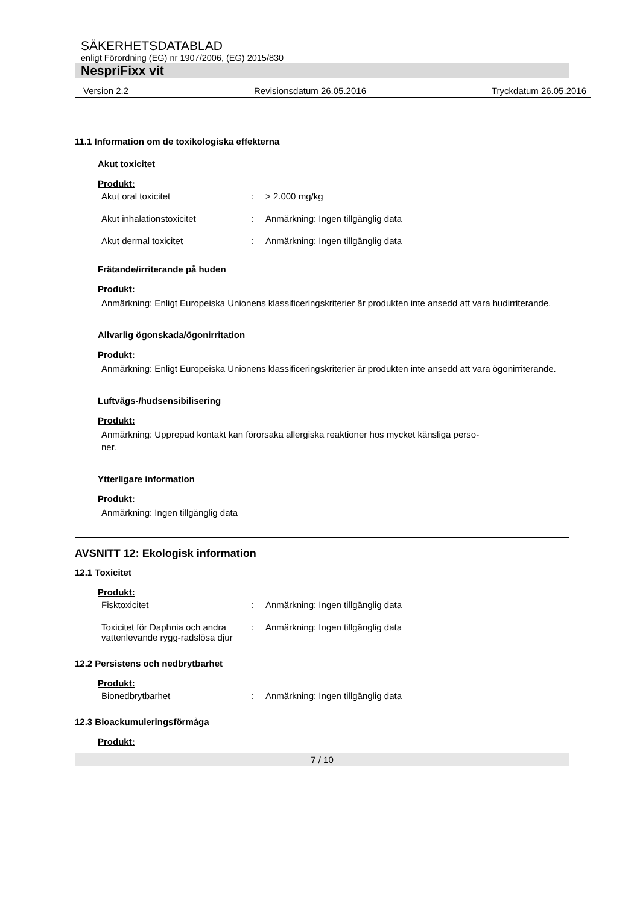SÄKERHETSDATABLAD
enligt Förordning (EG) nr 1907/2006, (EG) 2015/830
NespriFixx vit
Version 2.2 Revisionsdatum 26.05.2016 Tryckdatum 26.05.2016
11.1 Information om de toxikologiska effekterna
Akut toxicitet
Produkt:
Akut oral toxicitet: > 2.000 mg/kg
Akut inhalationstoxicitet: Anmärkning: Ingen tillgänglig data
Akut dermal toxicitet: Anmärkning: Ingen tillgänglig data
Frätande/irriterande på huden
Produkt:
Anmärkning: Enligt Europeiska Unionens klassificeringskriterier är produkten inte ansedd att vara hudirriterande.
Allvarlig ögonskada/ögonirritation
Produkt:
Anmärkning: Enligt Europeiska Unionens klassificeringskriterier är produkten inte ansedd att vara ögonirriterande.
Luftvägs-/hudsensibilisering
Produkt:
Anmärkning: Upprepad kontakt kan förorsaka allergiska reaktioner hos mycket känsliga perso-
ner.
Ytterligare information
Produkt:
Anmärkning: Ingen tillgänglig data
AVSNITT 12: Ekologisk information
12.1 Toxicitet
Produkt:
Fisktoxicitet: Anmärkning: Ingen tillgänglig data
Toxicitet för Daphnia och andra vattenlevande rygg-radslösa djur: Anmärkning: Ingen tillgänglig data
12.2 Persistens och nedbrytbarhet
Produkt:
Bionedbrytbarhet: Anmärkning: Ingen tillgänglig data
12.3 Bioackumuleringsförmåga
Produkt:
7 / 10